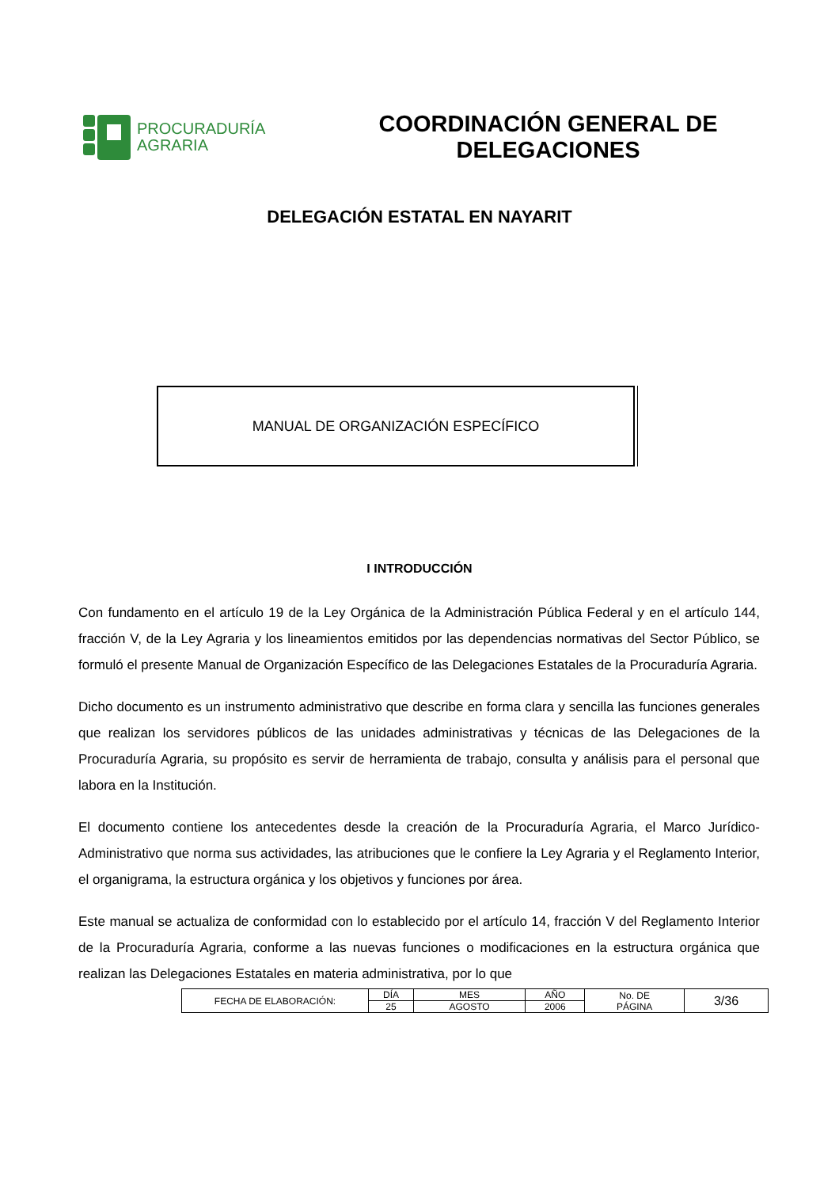PROCURADURÍA
AGRARIA
COORDINACIÓN GENERAL DE DELEGACIONES
DELEGACIÓN ESTATAL EN NAYARIT
MANUAL DE ORGANIZACIÓN ESPECÍFICO
I INTRODUCCIÓN
Con fundamento en el artículo 19 de la Ley Orgánica de la Administración Pública Federal y en el artículo 144, fracción V, de la Ley Agraria y los lineamientos emitidos por las dependencias normativas del Sector Público, se formuló el presente Manual de Organización Específico de las Delegaciones Estatales de la Procuraduría Agraria.
Dicho documento es un instrumento administrativo que describe en forma clara y sencilla las funciones generales que realizan los servidores públicos de las unidades administrativas y técnicas de las Delegaciones de la Procuraduría Agraria, su propósito es servir de herramienta de trabajo, consulta y análisis para el personal que labora en la Institución.
El documento contiene los antecedentes desde la creación de la Procuraduría Agraria, el Marco Jurídico-Administrativo que norma sus actividades, las atribuciones que le confiere la Ley Agraria y el Reglamento Interior, el organigrama, la estructura orgánica y los objetivos y funciones por área.
Este manual se actualiza de conformidad con lo establecido por el artículo 14, fracción V del Reglamento Interior de la Procuraduría Agraria, conforme a las nuevas funciones o modificaciones en la estructura orgánica que realizan las Delegaciones Estatales en materia administrativa, por lo que
| FECHA DE ELABORACIÓN: | DÍA | MES | AÑO | No. DE PÁGINA | 3/36 |
| | 25 | AGOSTO | 2006 | | |